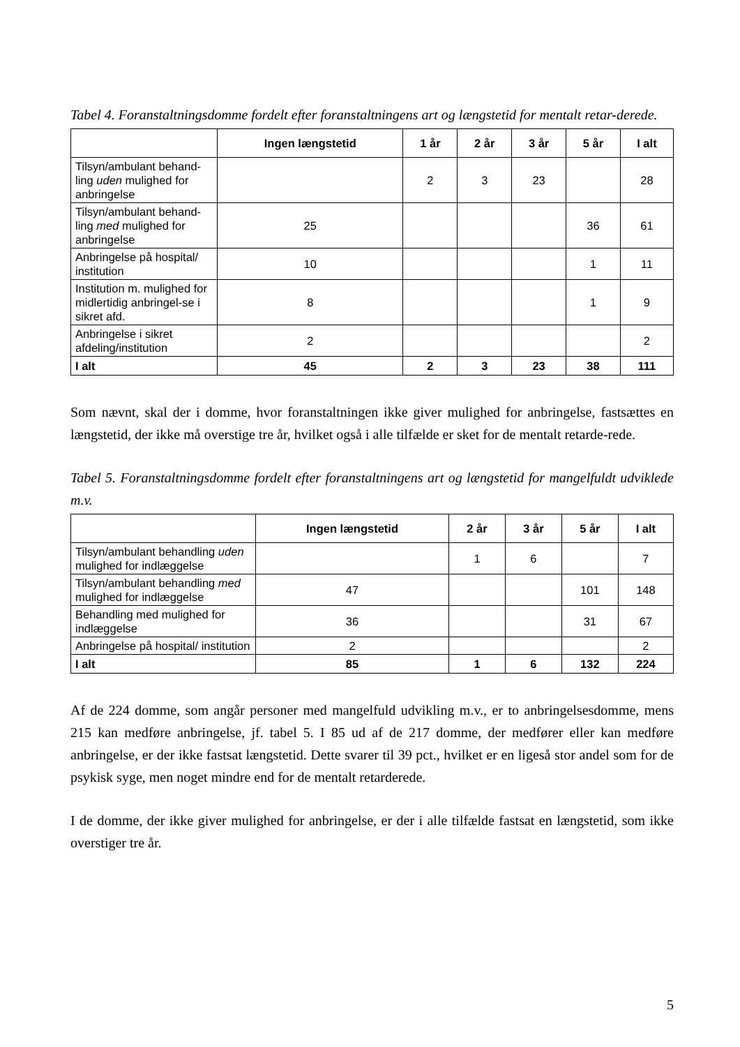Tabel 4. Foranstaltningsdomme fordelt efter foranstaltningens art og længstetid for mentalt retar-derede.
| | Ingen længstetid | 1 år | 2 år | 3 år | 5 år | I alt |
| --- | --- | --- | --- | --- | --- | --- |
| Tilsyn/ambulant behand-ling uden mulighed for anbringelse | | 2 | 3 | 23 | | 28 |
| Tilsyn/ambulant behand-ling med mulighed for anbringelse | 25 | | | | 36 | 61 |
| Anbringelse på hospital/ institution | 10 | | | | 1 | 11 |
| Institution m. mulighed for midlertidig anbringel-se i sikret afd. | 8 | | | | 1 | 9 |
| Anbringelse i sikret afdeling/institution | 2 | | | | | 2 |
| I alt | 45 | 2 | 3 | 23 | 38 | 111 |
Som nævnt, skal der i domme, hvor foranstaltningen ikke giver mulighed for anbringelse, fastsættes en længstetid, der ikke må overstige tre år, hvilket også i alle tilfælde er sket for de mentalt retarde-rede.
Tabel 5. Foranstaltningsdomme fordelt efter foranstaltningens art og længstetid for mangelfuldt udviklede m.v.
| | Ingen længstetid | 2 år | 3 år | 5 år | I alt |
| --- | --- | --- | --- | --- | --- |
| Tilsyn/ambulant behandling uden mulighed for indlæggelse | | 1 | 6 | | 7 |
| Tilsyn/ambulant behandling med mulighed for indlæggelse | 47 | | | 101 | 148 |
| Behandling med mulighed for indlæggelse | 36 | | | 31 | 67 |
| Anbringelse på hospital/ institution | 2 | | | | 2 |
| I alt | 85 | 1 | 6 | 132 | 224 |
Af de 224 domme, som angår personer med mangelfuld udvikling m.v., er to anbringelsesdomme, mens 215 kan medføre anbringelse, jf. tabel 5. I 85 ud af de 217 domme, der medfører eller kan medføre anbringelse, er der ikke fastsat længstetid. Dette svarer til 39 pct., hvilket er en ligeså stor andel som for de psykisk syge, men noget mindre end for de mentalt retarderede.
I de domme, der ikke giver mulighed for anbringelse, er der i alle tilfælde fastsat en længstetid, som ikke overstiger tre år.
5